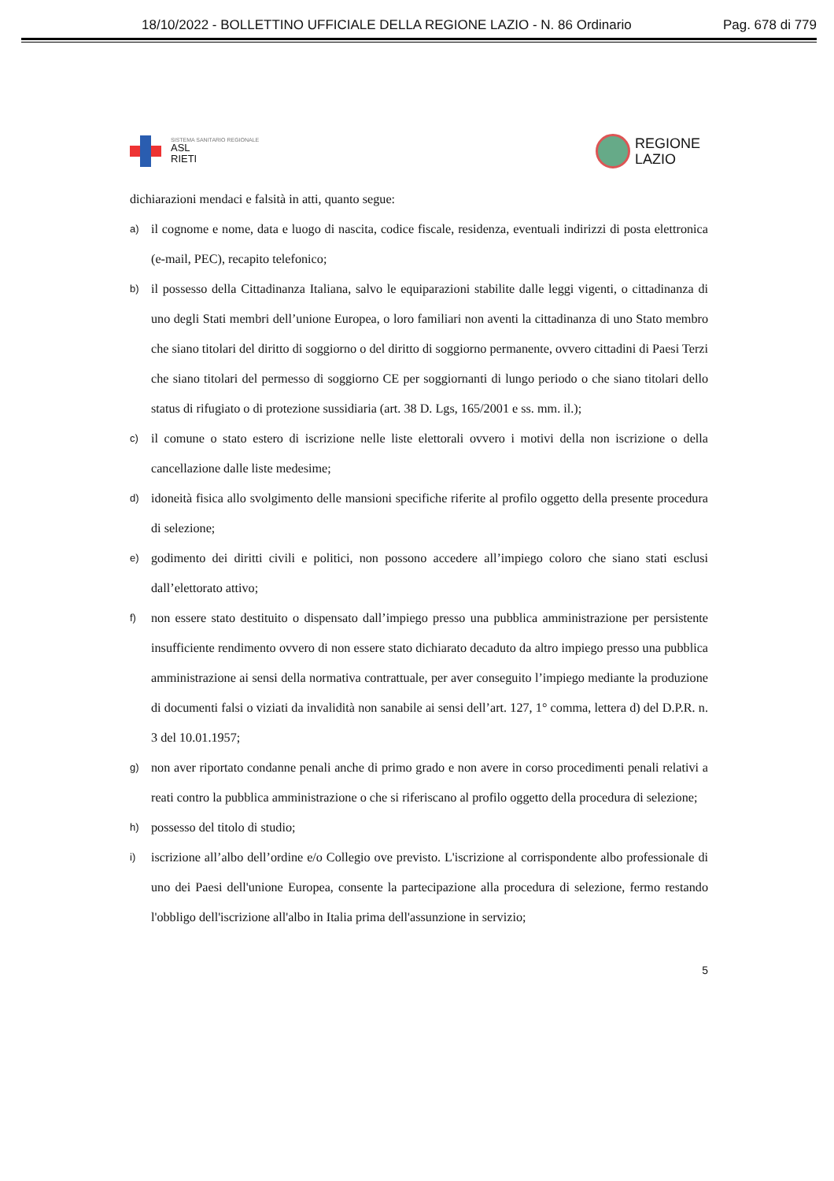18/10/2022 - BOLLETTINO UFFICIALE DELLA REGIONE LAZIO - N. 86 Ordinario Pag. 678 di 779
SISTEMA SANITARIO REGIONALE
ASL
RIETI
REGIONE
LAZIO
dichiarazioni mendaci e falsità in atti, quanto segue:
a) il cognome e nome, data e luogo di nascita, codice fiscale, residenza, eventuali indirizzi di posta elettronica (e-mail, PEC), recapito telefonico;
b) il possesso della Cittadinanza Italiana, salvo le equiparazioni stabilite dalle leggi vigenti, o cittadinanza di uno degli Stati membri dell’unione Europea, o loro familiari non aventi la cittadinanza di uno Stato membro che siano titolari del diritto di soggiorno o del diritto di soggiorno permanente, ovvero cittadini di Paesi Terzi che siano titolari del permesso di soggiorno CE per soggiornanti di lungo periodo o che siano titolari dello status di rifugiato o di protezione sussidiaria (art. 38 D. Lgs, 165/2001 e ss. mm. il.);
c) il comune o stato estero di iscrizione nelle liste elettorali ovvero i motivi della non iscrizione o della cancellazione dalle liste medesime;
d) idoneità fisica allo svolgimento delle mansioni specifiche riferite al profilo oggetto della presente procedura di selezione;
e) godimento dei diritti civili e politici, non possono accedere all’impiego coloro che siano stati esclusi dall’elettorato attivo;
f) non essere stato destituito o dispensato dall’impiego presso una pubblica amministrazione per persistente insufficiente rendimento ovvero di non essere stato dichiarato decaduto da altro impiego presso una pubblica amministrazione ai sensi della normativa contrattuale, per aver conseguito l’impiego mediante la produzione di documenti falsi o viziati da invalidità non sanabile ai sensi dell’art. 127, 1° comma, lettera d) del D.P.R. n. 3 del 10.01.1957;
g) non aver riportato condanne penali anche di primo grado e non avere in corso procedimenti penali relativi a reati contro la pubblica amministrazione o che si riferiscano al profilo oggetto della procedura di selezione;
h) possesso del titolo di studio;
i) iscrizione all’albo dell’ordine e/o Collegio ove previsto. L'iscrizione al corrispondente albo professionale di uno dei Paesi dell'unione Europea, consente la partecipazione alla procedura di selezione, fermo restando l'obbligo dell'iscrizione all'albo in Italia prima dell'assunzione in servizio;
5